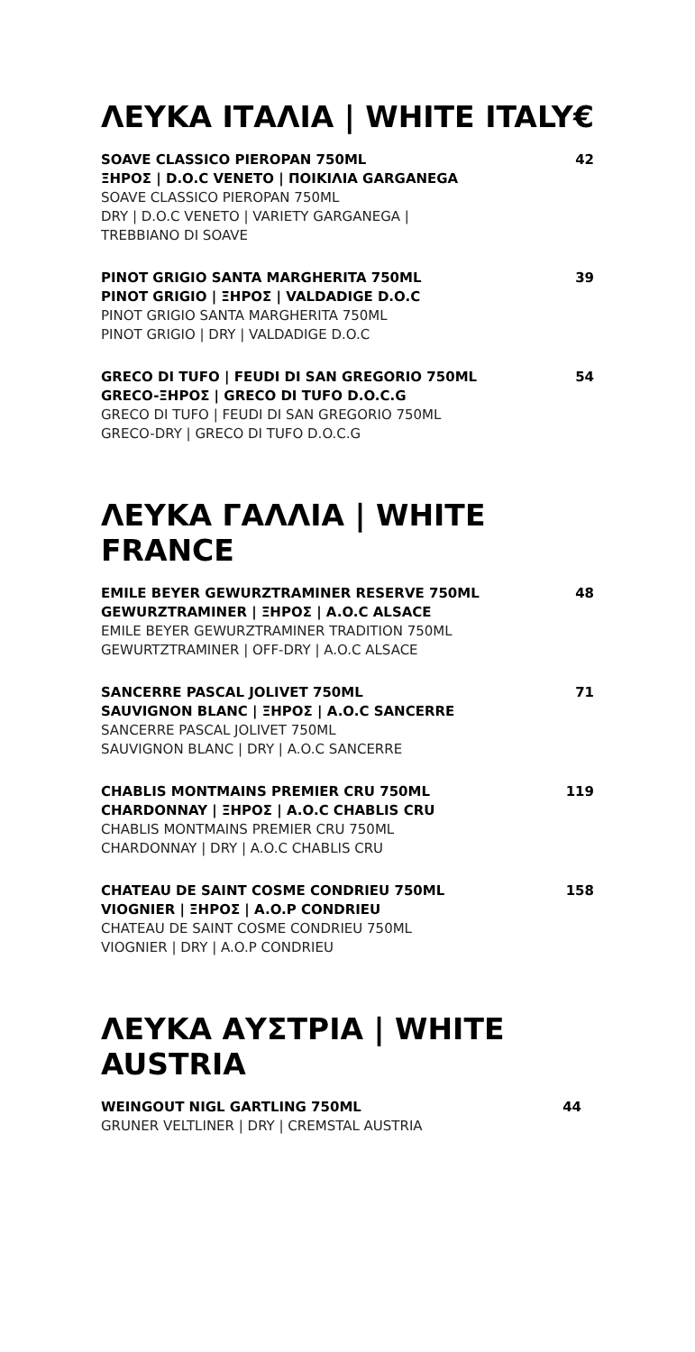ΛΕΥΚΑ ΙΤΑΛΙΑ | WHITE ITALY €
SOAVE CLASSICO PIEROPAN 750ML
ΞΗΡΟΣ | D.O.C VENETO | ΠΟΙΚΙΛΙΑ GARGANEGA
SOAVE CLASSICO PIEROPAN 750ML
DRY | D.O.C VENETO | VARIETY GARGANEGA |
TREBBIANO DI SOAVE
42
PINOT GRIGIO SANTA MARGHERITA 750ML
PINOT GRIGIO | ΞΗΡΟΣ | VALDADIGE D.O.C
PINOT GRIGIO SANTA MARGHERITA 750ML
PINOT GRIGIO | DRY | VALDADIGE D.O.C
39
GRECO DI TUFO | FEUDI DI SAN GREGORIO 750ML
GRECO-ΞΗΡΟΣ | GRECO DI TUFO D.O.C.G
GRECO DI TUFO | FEUDI DI SAN GREGORIO 750ML
GRECO-DRY | GRECO DI TUFO D.O.C.G
54
ΛΕΥΚΑ ΓΑΛΛΙΑ | WHITE FRANCE
EMILE BEYER GEWURZTRAMINER RESERVE 750ML
GEWURZTRAMINER | ΞΗΡΟΣ | A.O.C ALSACE
EMILE BEYER GEWURZTRAMINER TRADITION 750ML
GEWURTZTRAMINER | OFF-DRY | A.O.C ALSACE
48
SANCERRE PASCAL JOLIVET 750ML
SAUVIGNON BLANC | ΞΗΡΟΣ | A.O.C SANCERRE
SANCERRE PASCAL JOLIVET 750ML
SAUVIGNON BLANC | DRY | A.O.C SANCERRE
71
CHABLIS MONTMAINS PREMIER CRU 750ML
CHARDONNAY | ΞΗΡΟΣ | A.O.C CHABLIS CRU
CHABLIS MONTMAINS PREMIER CRU 750ML
CHARDONNAY | DRY | A.O.C CHABLIS CRU
119
CHATEAU DE SAINT COSME CONDRIEU 750ML
VIOGNIER | ΞΗΡΟΣ | A.O.P CONDRIEU
CHATEAU DE SAINT COSME CONDRIEU 750ML
VIOGNIER | DRY | A.O.P CONDRIEU
158
ΛΕΥΚΑ ΑΥΣΤΡΙΑ | WHITE AUSTRIA
WEINGOUT NIGL GARTLING 750ML
GRUNER VELTLINER | DRY | CREMSTAL AUSTRIA
44